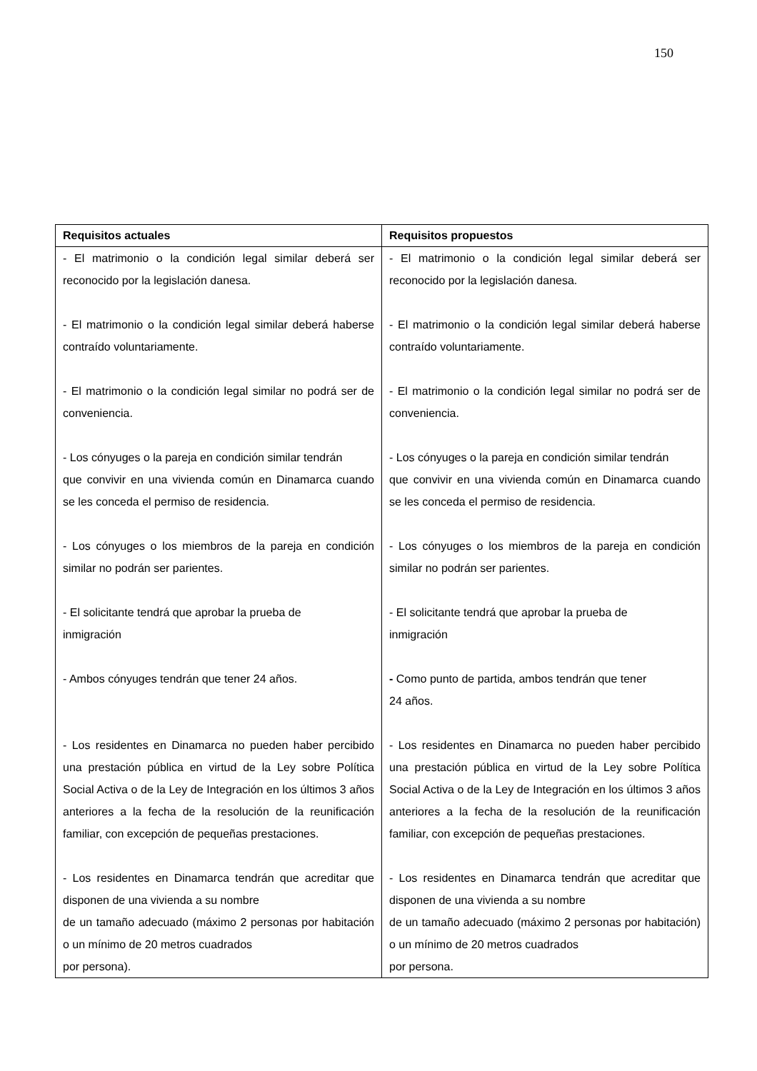150
| Requisitos actuales | Requisitos propuestos |
| --- | --- |
| - El matrimonio o la condición legal similar deberá ser reconocido por la legislación danesa. - El matrimonio o la condición legal similar deberá haberse contraído voluntariamente. - El matrimonio o la condición legal similar no podrá ser de conveniencia. - Los cónyuges o la pareja en condición similar tendrán que convivir en una vivienda común en Dinamarca cuando se les conceda el permiso de residencia. - Los cónyuges o los miembros de la pareja en condición similar no podrán ser parientes. - El solicitante tendrá que aprobar la prueba de inmigración - Ambos cónyuges tendrán que tener 24 años. - Los residentes en Dinamarca no pueden haber percibido una prestación pública en virtud de la Ley sobre Política Social Activa o de la Ley de Integración en los últimos 3 años anteriores a la fecha de la resolución de la reunificación familiar, con excepción de pequeñas prestaciones. - Los residentes en Dinamarca tendrán que acreditar que disponen de una vivienda a su nombre de un tamaño adecuado (máximo 2 personas por habitación o un mínimo de 20 metros cuadrados por persona). | - El matrimonio o la condición legal similar deberá ser reconocido por la legislación danesa. - El matrimonio o la condición legal similar deberá haberse contraído voluntariamente. - El matrimonio o la condición legal similar no podrá ser de conveniencia. - Los cónyuges o la pareja en condición similar tendrán que convivir en una vivienda común en Dinamarca cuando se les conceda el permiso de residencia. - Los cónyuges o los miembros de la pareja en condición similar no podrán ser parientes. - El solicitante tendrá que aprobar la prueba de inmigración - Como punto de partida, ambos tendrán que tener 24 años. - Los residentes en Dinamarca no pueden haber percibido una prestación pública en virtud de la Ley sobre Política Social Activa o de la Ley de Integración en los últimos 3 años anteriores a la fecha de la resolución de la reunificación familiar, con excepción de pequeñas prestaciones. - Los residentes en Dinamarca tendrán que acreditar que disponen de una vivienda a su nombre de un tamaño adecuado (máximo 2 personas por habitación) o un mínimo de 20 metros cuadrados por persona. |